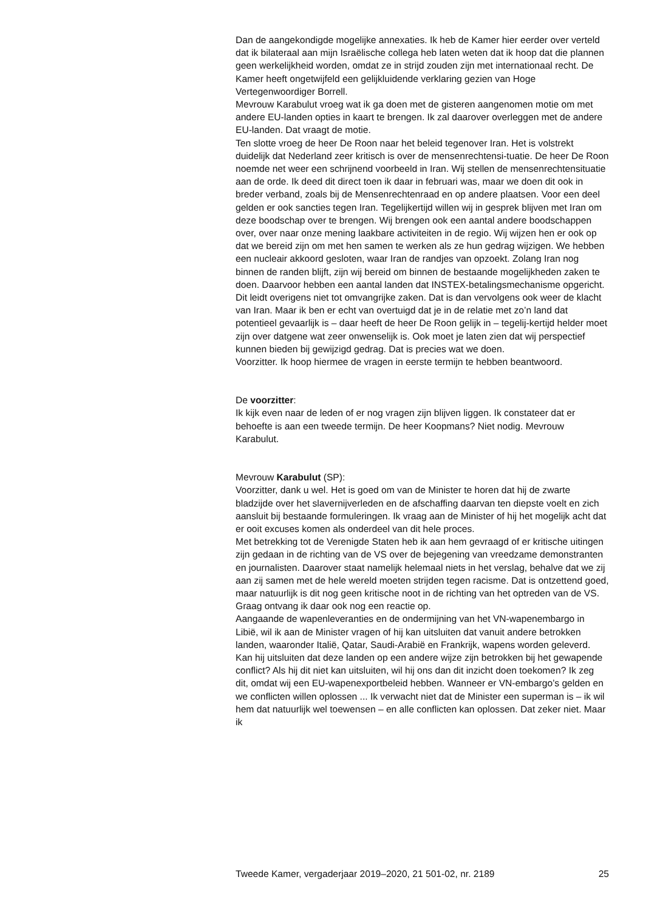Dan de aangekondigde mogelijke annexaties. Ik heb de Kamer hier eerder over verteld dat ik bilateraal aan mijn Israëlische collega heb laten weten dat ik hoop dat die plannen geen werkelijkheid worden, omdat ze in strijd zouden zijn met internationaal recht. De Kamer heeft ongetwijfeld een gelijkluidende verklaring gezien van Hoge Vertegenwoordiger Borrell.
Mevrouw Karabulut vroeg wat ik ga doen met de gisteren aangenomen motie om met andere EU-landen opties in kaart te brengen. Ik zal daarover overleggen met de andere EU-landen. Dat vraagt de motie.
Ten slotte vroeg de heer De Roon naar het beleid tegenover Iran. Het is volstrekt duidelijk dat Nederland zeer kritisch is over de mensenrechtensi-tuatie. De heer De Roon noemde net weer een schrijnend voorbeeld in Iran. Wij stellen de mensenrechtensituatie aan de orde. Ik deed dit direct toen ik daar in februari was, maar we doen dit ook in breder verband, zoals bij de Mensenrechtenraad en op andere plaatsen. Voor een deel gelden er ook sancties tegen Iran. Tegelijkertijd willen wij in gesprek blijven met Iran om deze boodschap over te brengen. Wij brengen ook een aantal andere boodschappen over, over naar onze mening laakbare activiteiten in de regio. Wij wijzen hen er ook op dat we bereid zijn om met hen samen te werken als ze hun gedrag wijzigen. We hebben een nucleair akkoord gesloten, waar Iran de randjes van opzoekt. Zolang Iran nog binnen de randen blijft, zijn wij bereid om binnen de bestaande mogelijkheden zaken te doen. Daarvoor hebben een aantal landen dat INSTEX-betalingsmechanisme opgericht. Dit leidt overigens niet tot omvangrijke zaken. Dat is dan vervolgens ook weer de klacht van Iran. Maar ik ben er echt van overtuigd dat je in de relatie met zo’n land dat potentieel gevaarlijk is – daar heeft de heer De Roon gelijk in – tegelij-kertijd helder moet zijn over datgene wat zeer onwenselijk is. Ook moet je laten zien dat wij perspectief kunnen bieden bij gewijzigd gedrag. Dat is precies wat we doen.
Voorzitter. Ik hoop hiermee de vragen in eerste termijn te hebben beantwoord.
De voorzitter:
Ik kijk even naar de leden of er nog vragen zijn blijven liggen. Ik constateer dat er behoefte is aan een tweede termijn. De heer Koopmans? Niet nodig. Mevrouw Karabulut.
Mevrouw Karabulut (SP):
Voorzitter, dank u wel. Het is goed om van de Minister te horen dat hij de zwarte bladzijde over het slavernijverleden en de afschaffing daarvan ten diepste voelt en zich aansluit bij bestaande formuleringen. Ik vraag aan de Minister of hij het mogelijk acht dat er ooit excuses komen als onderdeel van dit hele proces.
Met betrekking tot de Verenigde Staten heb ik aan hem gevraagd of er kritische uitingen zijn gedaan in de richting van de VS over de bejegening van vreedzame demonstranten en journalisten. Daarover staat namelijk helemaal niets in het verslag, behalve dat we zij aan zij samen met de hele wereld moeten strijden tegen racisme. Dat is ontzettend goed, maar natuurlijk is dit nog geen kritische noot in de richting van het optreden van de VS. Graag ontvang ik daar ook nog een reactie op.
Aangaande de wapenleveranties en de ondermijning van het VN-wapenembargo in Libië, wil ik aan de Minister vragen of hij kan uitsluiten dat vanuit andere betrokken landen, waaronder Italië, Qatar, Saudi-Arabië en Frankrijk, wapens worden geleverd. Kan hij uitsluiten dat deze landen op een andere wijze zijn betrokken bij het gewapende conflict? Als hij dit niet kan uitsluiten, wil hij ons dan dit inzicht doen toekomen? Ik zeg dit, omdat wij een EU-wapenexportbeleid hebben. Wanneer er VN-embargo’s gelden en we conflicten willen oplossen ... Ik verwacht niet dat de Minister een superman is – ik wil hem dat natuurlijk wel toewensen – en alle conflicten kan oplossen. Dat zeker niet. Maar ik
Tweede Kamer, vergaderjaar 2019–2020, 21 501-02, nr. 2189 25